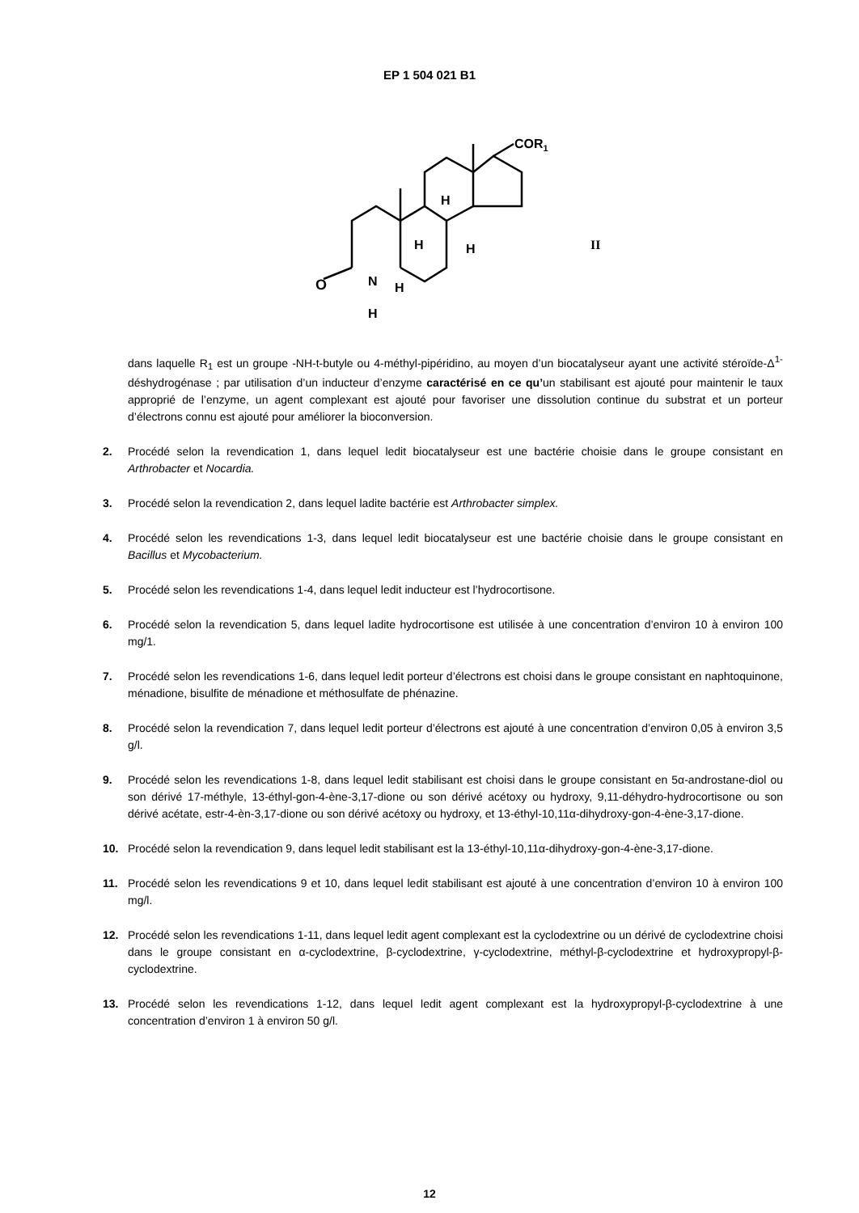EP 1 504 021 B1
O
N
H
H
H
H
H
COR1
II
dans laquelle R<sub>1</sub> est un groupe -NH-t-butyle ou 4-méthyl-pipéridino, au moyen d’un biocatalyseur ayant une activité stéroïde-Δ<sup>1-</sup>déshydrogénase ; par utilisation d’un inducteur d’enzyme caractérisé en ce qu’un stabilisant est ajouté pour maintenir le taux approprié de l’enzyme, un agent complexant est ajouté pour favoriser une dissolution continue du substrat et un porteur d’électrons connu est ajouté pour améliorer la bioconversion.
2. Procédé selon la revendication 1, dans lequel ledit biocatalyseur est une bactérie choisie dans le groupe consistant en Arthrobacter et Nocardia.
3. Procédé selon la revendication 2, dans lequel ladite bactérie est Arthrobacter simplex.
4. Procédé selon les revendications 1-3, dans lequel ledit biocatalyseur est une bactérie choisie dans le groupe consistant en Bacillus et Mycobacterium.
5. Procédé selon les revendications 1-4, dans lequel ledit inducteur est l’hydrocortisone.
6. Procédé selon la revendication 5, dans lequel ladite hydrocortisone est utilisée à une concentration d’environ 10 à environ 100 mg/1.
7. Procédé selon les revendications 1-6, dans lequel ledit porteur d’électrons est choisi dans le groupe consistant en naphtoquinone, ménadione, bisulfite de ménadione et méthosulfate de phénazine.
8. Procédé selon la revendication 7, dans lequel ledit porteur d’électrons est ajouté à une concentration d’environ 0,05 à environ 3,5 g/l.
9. Procédé selon les revendications 1-8, dans lequel ledit stabilisant est choisi dans le groupe consistant en 5α-androstane-diol ou son dérivé 17-méthyle, 13-éthyl-gon-4-ène-3,17-dione ou son dérivé acétoxy ou hydroxy, 9,11-déhydro-hydrocortisone ou son dérivé acétate, estr-4-èn-3,17-dione ou son dérivé acétoxy ou hydroxy, et 13-éthyl-10,11α-dihydroxy-gon-4-ène-3,17-dione.
10. Procédé selon la revendication 9, dans lequel ledit stabilisant est la 13-éthyl-10,11α-dihydroxy-gon-4-ène-3,17-dione.
11. Procédé selon les revendications 9 et 10, dans lequel ledit stabilisant est ajouté à une concentration d’environ 10 à environ 100 mg/l.
12. Procédé selon les revendications 1-11, dans lequel ledit agent complexant est la cyclodextrine ou un dérivé de cyclodextrine choisi dans le groupe consistant en α-cyclodextrine, β-cyclodextrine, γ-cyclodextrine, méthyl-β-cyclodextrine et hydroxypropyl-β-cyclodextrine.
13. Procédé selon les revendications 1-12, dans lequel ledit agent complexant est la hydroxypropyl-β-cyclodextrine à une concentration d’environ 1 à environ 50 g/l.
12